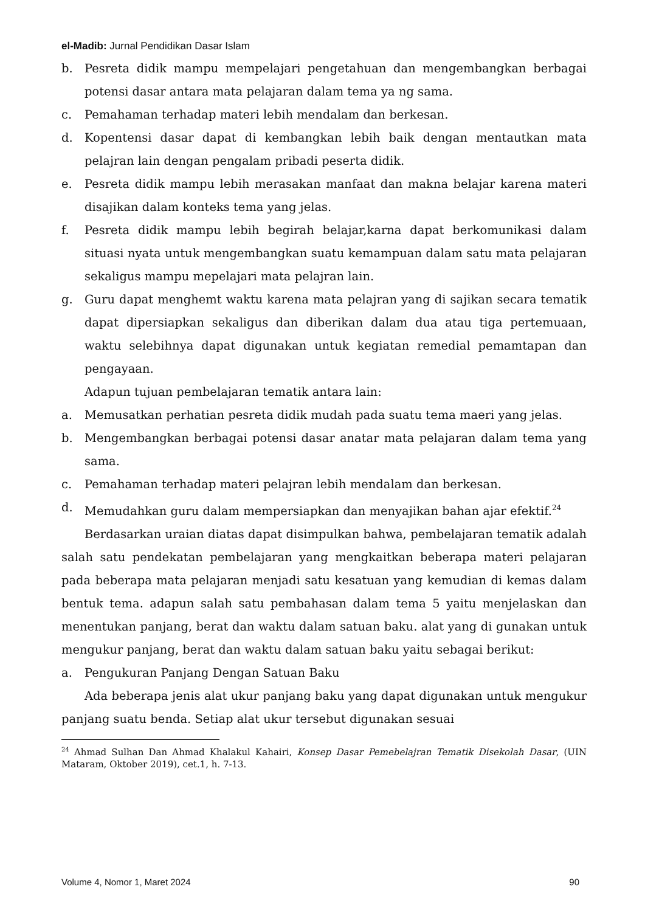el-Madib: Jurnal Pendidikan Dasar Islam
b. Pesreta didik mampu mempelajari pengetahuan dan mengembangkan berbagai potensi dasar antara mata pelajaran dalam tema ya ng sama.
c. Pemahaman terhadap materi lebih mendalam dan berkesan.
d. Kopentensi dasar dapat di kembangkan lebih baik dengan mentautkan mata pelajran lain dengan pengalam pribadi peserta didik.
e. Pesreta didik mampu lebih merasakan manfaat dan makna belajar karena materi disajikan dalam konteks tema yang jelas.
f. Pesreta didik mampu lebih begirah belajar,karna dapat berkomunikasi dalam situasi nyata untuk mengembangkan suatu kemampuan dalam satu mata pelajaran sekaligus mampu mepelajari mata pelajran lain.
g. Guru dapat menghemt waktu karena mata pelajran yang di sajikan secara tematik dapat dipersiapkan sekaligus dan diberikan dalam dua atau tiga pertemuaan, waktu selebihnya dapat digunakan untuk kegiatan remedial pemamtapan dan pengayaan.
Adapun tujuan pembelajaran tematik antara lain:
a. Memusatkan perhatian pesreta didik mudah pada suatu tema maeri yang jelas.
b. Mengembangkan berbagai potensi dasar anatar mata pelajaran dalam tema yang sama.
c. Pemahaman terhadap materi pelajran lebih mendalam dan berkesan.
d. Memudahkan guru dalam mempersiapkan dan menyajikan bahan ajar efektif.<sup>24</sup>
Berdasarkan uraian diatas dapat disimpulkan bahwa, pembelajaran tematik adalah salah satu pendekatan pembelajaran yang mengkaitkan beberapa materi pelajaran pada beberapa mata pelajaran menjadi satu kesatuan yang kemudian di kemas dalam bentuk tema. adapun salah satu pembahasan dalam tema 5 yaitu menjelaskan dan menentukan panjang, berat dan waktu dalam satuan baku. alat yang di gunakan untuk mengukur panjang, berat dan waktu dalam satuan baku yaitu sebagai berikut:
a. Pengukuran Panjang Dengan Satuan Baku
Ada beberapa jenis alat ukur panjang baku yang dapat digunakan untuk mengukur panjang suatu benda. Setiap alat ukur tersebut digunakan sesuai
<sup>24</sup> Ahmad Sulhan Dan Ahmad Khalakul Kahairi, Konsep Dasar Pemebelajran Tematik Disekolah Dasar, (UIN Mataram, Oktober 2019), cet.1, h. 7-13.
Volume 4, Nomor 1, Maret 2024 90